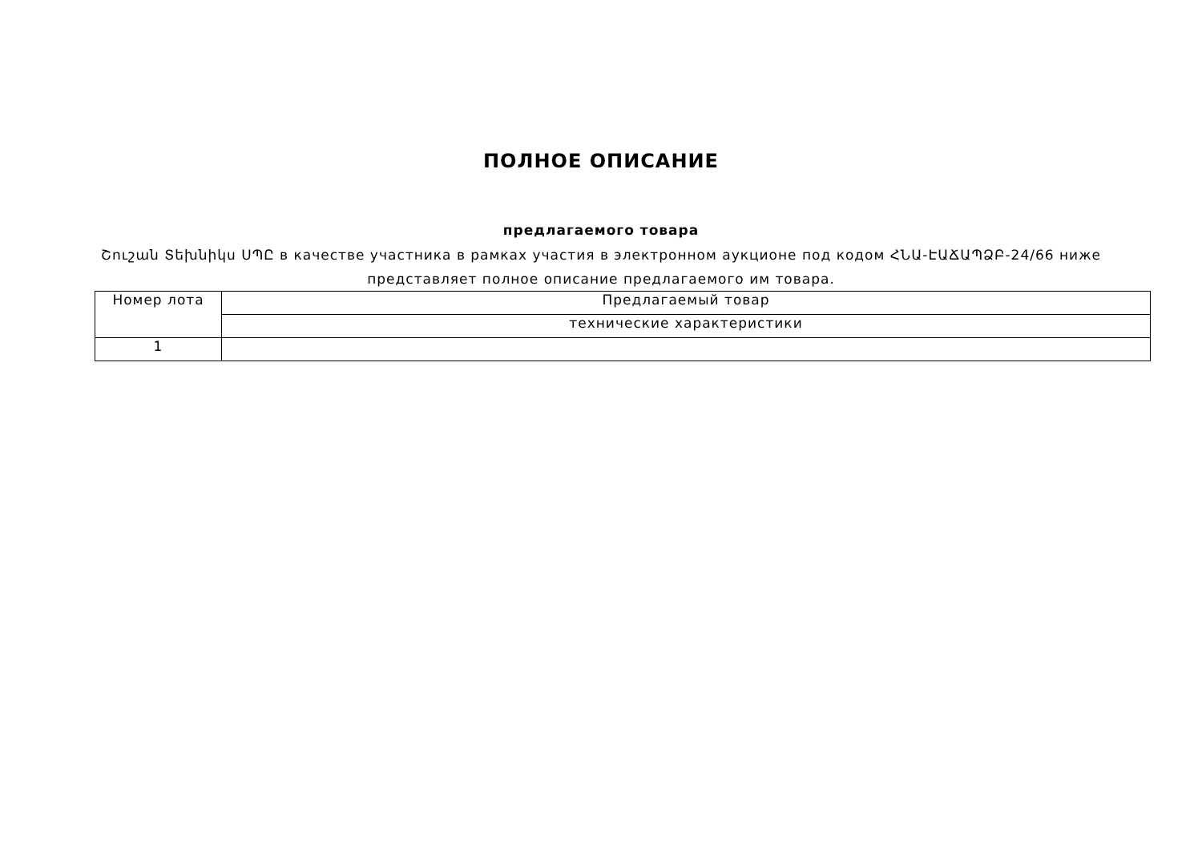ПОЛНОЕ ОПИСАНИЕ
предлагаемого товара
Շուշան Տեխնիկս ՍՊԸ в качестве участника в рамках участия в электронном аукционе под кодом ՀՆԱ-ԷԱՃԱՊՁԲ-24/66 ниже представляет полное описание предлагаемого им товара.
| Номер лота | Предлагаемый товар |
| | технические характеристики |
| 1 | |